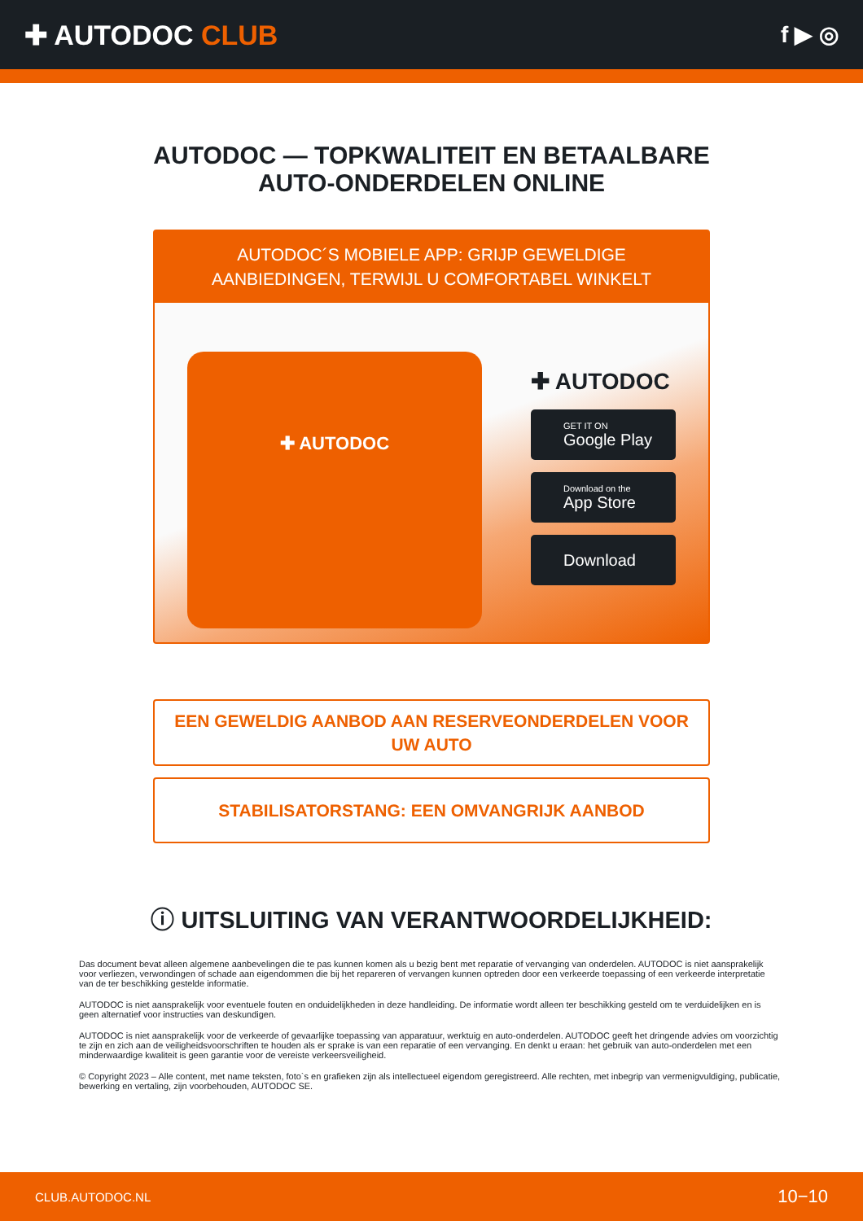✚ AUTODOC CLUB
f ▶ ◎
AUTODOC — TOPKWALITEIT EN BETAALBARE AUTO-ONDERDELEN ONLINE
AUTODOC´S MOBIELE APP: GRIJP GEWELDIGE AANBIEDINGEN, TERWIJL U COMFORTABEL WINKELT
✚ AUTODOC
✚ AUTODOC
GET IT ON
Google Play
Download on the
App Store
Download
EEN GEWELDIG AANBOD AAN RESERVEONDERDELEN VOOR UW AUTO
STABILISATORSTANG: EEN OMVANGRIJK AANBOD
ⓘ UITSLUITING VAN VERANTWOORDELIJKHEID:
Das document bevat alleen algemene aanbevelingen die te pas kunnen komen als u bezig bent met reparatie of vervanging van onderdelen. AUTODOC is niet aansprakelijk voor verliezen, verwondingen of schade aan eigendommen die bij het repareren of vervangen kunnen optreden door een verkeerde toepassing of een verkeerde interpretatie van de ter beschikking gestelde informatie.
AUTODOC is niet aansprakelijk voor eventuele fouten en onduidelijkheden in deze handleiding. De informatie wordt alleen ter beschikking gesteld om te verduidelijken en is geen alternatief voor instructies van deskundigen.
AUTODOC is niet aansprakelijk voor de verkeerde of gevaarlijke toepassing van apparatuur, werktuig en auto-onderdelen. AUTODOC geeft het dringende advies om voorzichtig te zijn en zich aan de veiligheidsvoorschriften te houden als er sprake is van een reparatie of een vervanging. En denkt u eraan: het gebruik van auto-onderdelen met een minderwaardige kwaliteit is geen garantie voor de vereiste verkeersveiligheid.
© Copyright 2023 – Alle content, met name teksten, foto`s en grafieken zijn als intellectueel eigendom geregistreerd. Alle rechten, met inbegrip van vermenigvuldiging, publicatie, bewerking en vertaling, zijn voorbehouden, AUTODOC SE.
CLUB.AUTODOC.NL 10−10